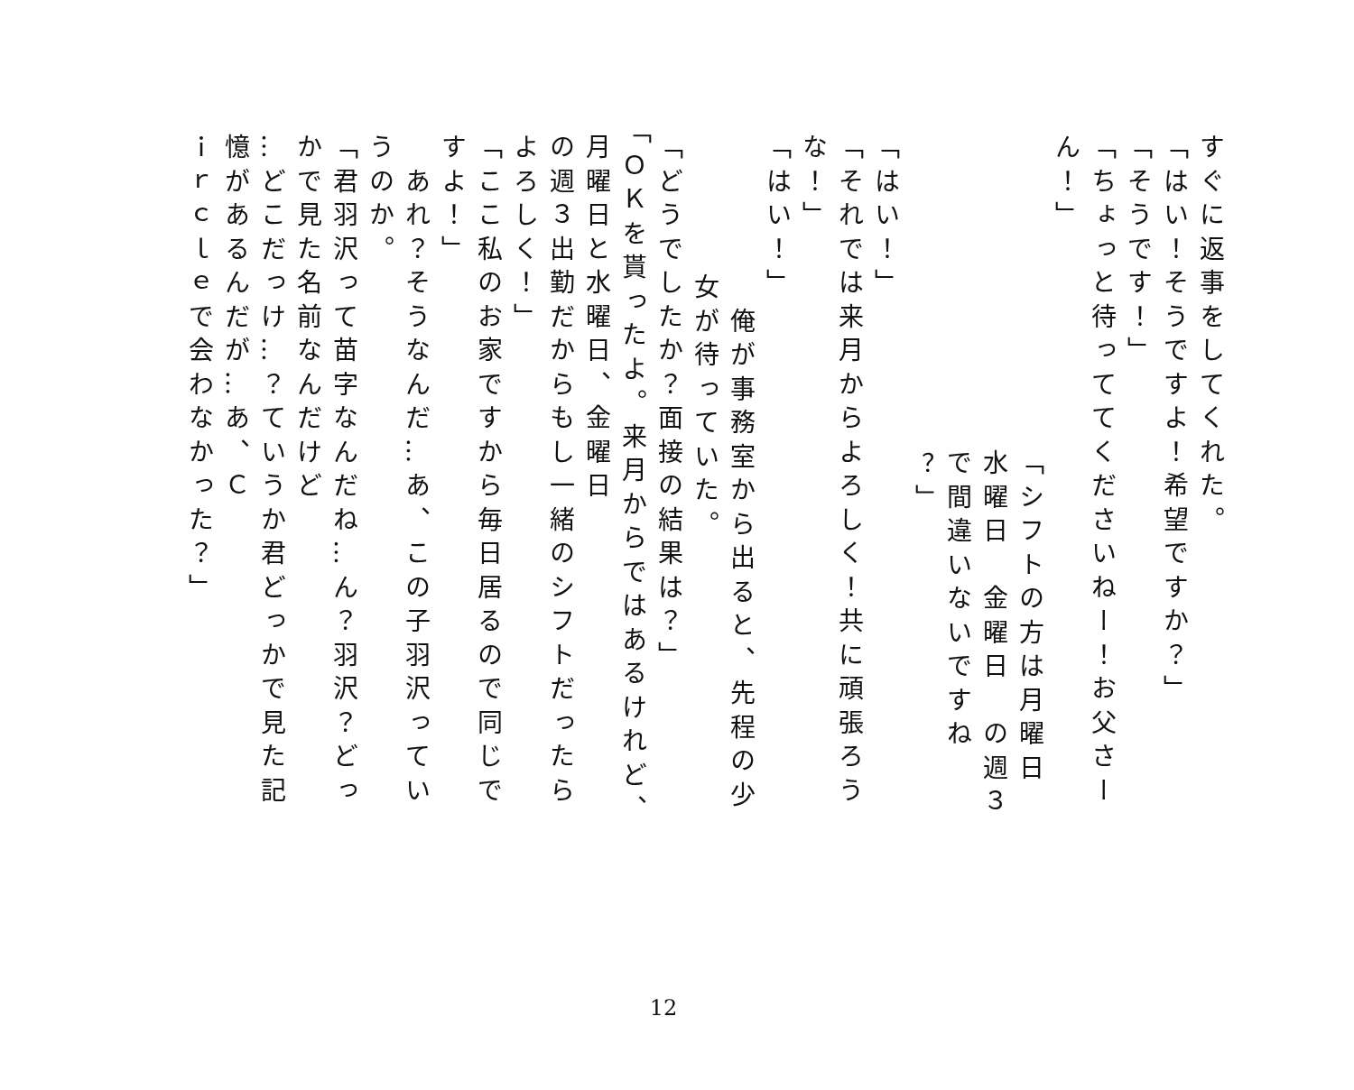すぐに返事をしてくれた。
「はい！そうですよ！希望ですか？」
「そうです！」
「ちょっと待っててくださいねー！お父さーん！」
「シフトの方は月曜日　水曜日　金曜日　の週３で間違いないですね
？」
「はい！」
「それでは来月からよろしく！共に頑張ろうな！」
「はい！」
　俺が事務室から出ると、先程の少女が待っていた。
「どうでしたか？面接の結果は？」
「ＯＫを貰ったよ。来月からではあるけれど、月曜日と水曜日、金曜日
の週３出勤だからもし一緒のシフトだったらよろしく！」
「ここ私のお家ですから毎日居るので同じですよ！」
　あれ？そうなんだ…あ、この子羽沢っていうのか。
「君羽沢って苗字なんだね…ん？羽沢？どっかで見た名前なんだけど
…どこだっけ…？ていうか君どっかで見た記憶があるんだが…あ、Ｃ
ｉｒｃｌｅで会わなかった？」
12